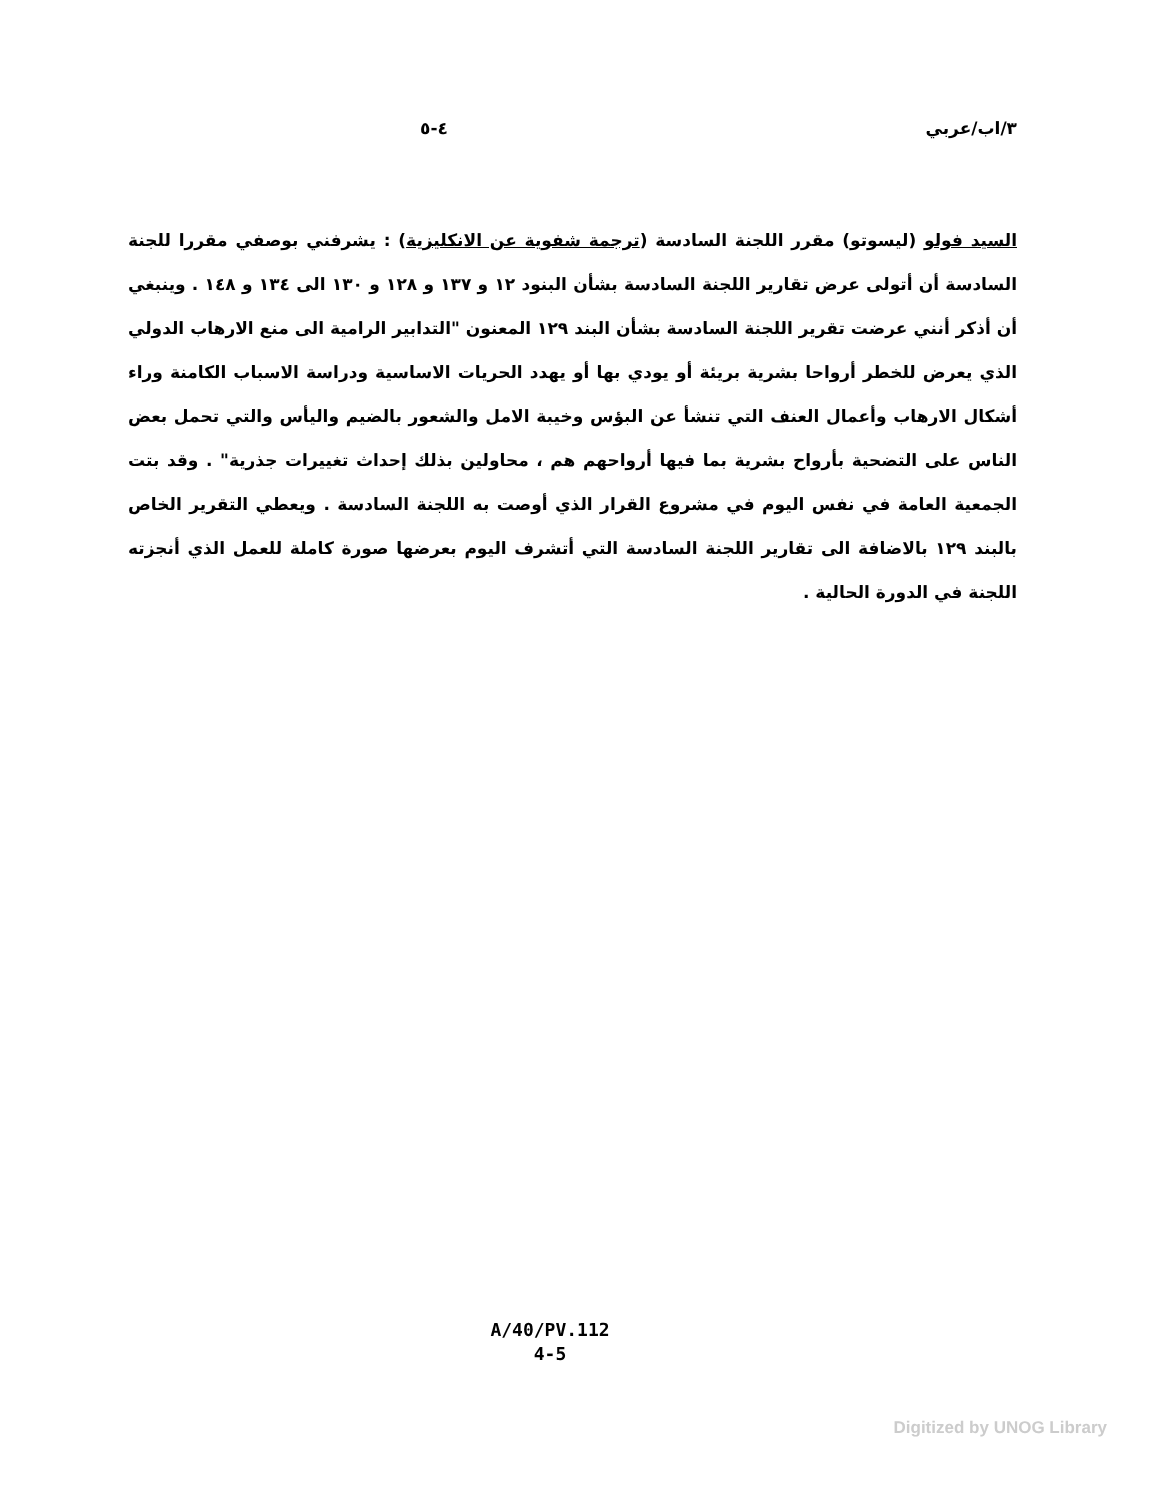٣/اب/عربي ٤-٥
السيد فولو (ليسوتو) مقرر اللجنة السادسة (ترجمة شفوية عن الانكليزية) : يشرفني بوصفي مقررا للجنة السادسة أن أتولى عرض تقارير اللجنة السادسة بشأن البنود ١٢ و ١٣٧ و ١٢٨ و ١٣٠ الى ١٣٤ و ١٤٨ . وينبغي أن أذكر أنني عرضت تقرير اللجنة السادسة بشأن البند ١٢٩ المعنون "التدابير الرامية الى منع الارهاب الدولي الذي يعرض للخطر أرواحا بشرية بريئة أو يودي بها أو يهدد الحريات الاساسية ودراسة الاسباب الكامنة وراء أشكال الارهاب وأعمال العنف التي تنشأ عن البؤس وخيبة الامل والشعور بالضيم واليأس والتي تحمل بعض الناس على التضحية بأرواح بشرية بما فيها أرواحهم هم ، محاولين بذلك إحداث تغييرات جذرية" . وقد بتت الجمعية العامة في نفس اليوم في مشروع القرار الذي أوصت به اللجنة السادسة . ويعطي التقرير الخاص بالبند ١٢٩ بالاضافة الى تقارير اللجنة السادسة التي أتشرف اليوم بعرضها صورة كاملة للعمل الذي أنجزته اللجنة في الدورة الحالية .
A/40/PV.112
4-5
Digitized by UNOG Library